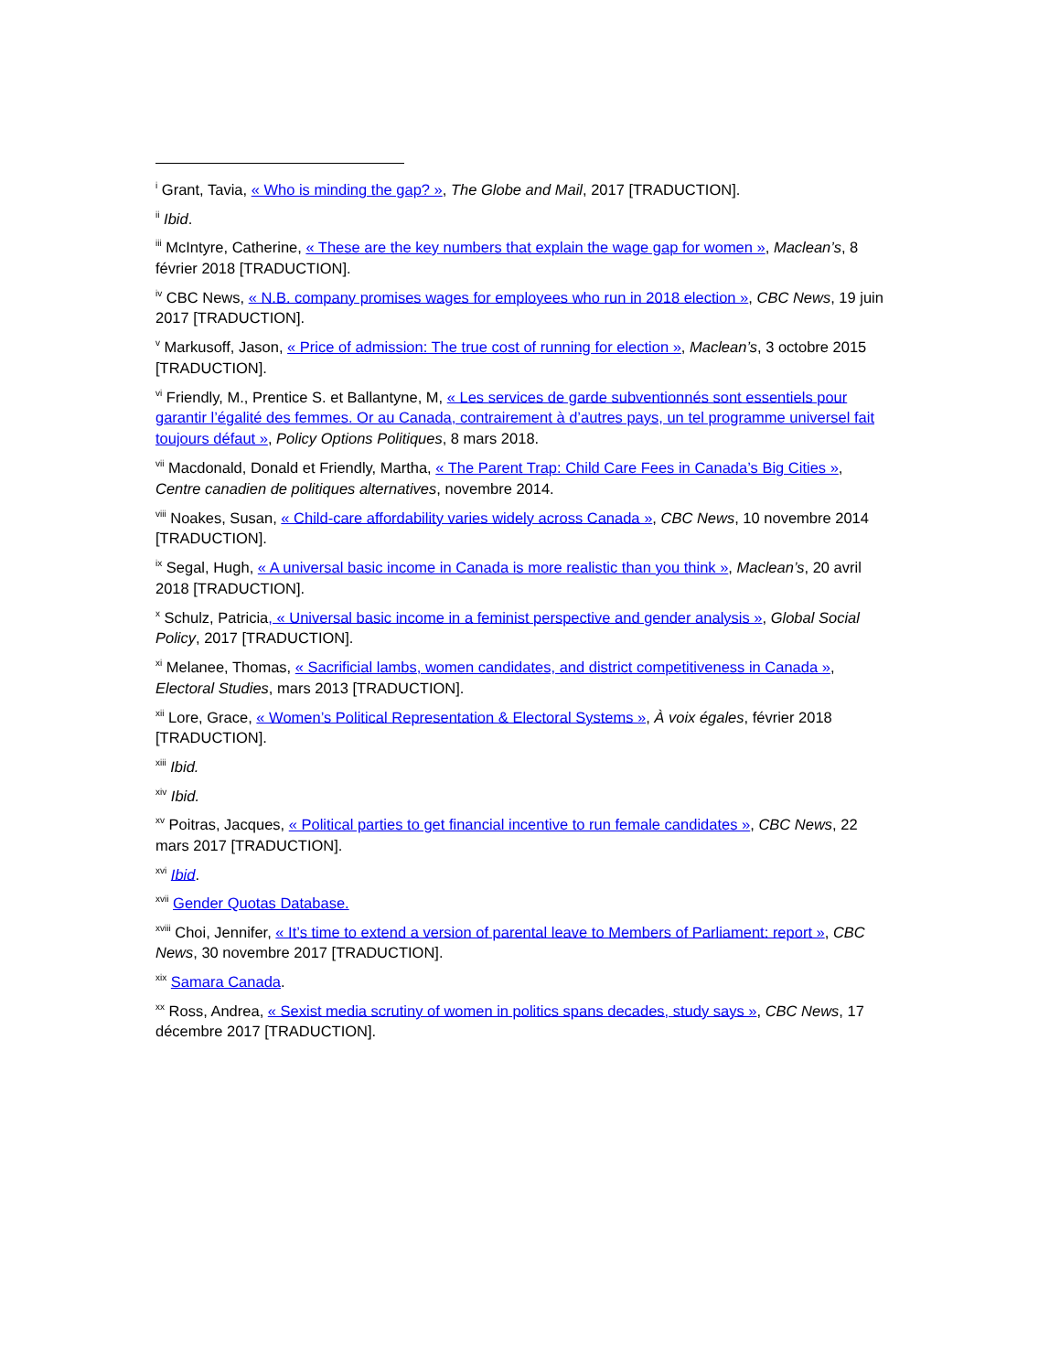<sup>i</sup> Grant, Tavia, « Who is minding the gap? », The Globe and Mail, 2017 [TRADUCTION].
<sup>ii</sup> Ibid.
<sup>iii</sup> McIntyre, Catherine, « These are the key numbers that explain the wage gap for women », Maclean’s, 8 février 2018 [TRADUCTION].
<sup>iv</sup> CBC News, « N.B. company promises wages for employees who run in 2018 election », CBC News, 19 juin 2017 [TRADUCTION].
<sup>v</sup> Markusoff, Jason, « Price of admission: The true cost of running for election », Maclean’s, 3 octobre 2015 [TRADUCTION].
<sup>vi</sup> Friendly, M., Prentice S. et Ballantyne, M, « Les services de garde subventionnés sont essentiels pour garantir l’égalité des femmes. Or au Canada, contrairement à d’autres pays, un tel programme universel fait toujours défaut », Policy Options Politiques, 8 mars 2018.
<sup>vii</sup> Macdonald, Donald et Friendly, Martha, « The Parent Trap: Child Care Fees in Canada’s Big Cities », Centre canadien de politiques alternatives, novembre 2014.
<sup>viii</sup> Noakes, Susan, « Child-care affordability varies widely across Canada », CBC News, 10 novembre 2014 [TRADUCTION].
<sup>ix</sup> Segal, Hugh, « A universal basic income in Canada is more realistic than you think », Maclean’s, 20 avril 2018 [TRADUCTION].
<sup>x</sup> Schulz, Patricia, « Universal basic income in a feminist perspective and gender analysis », Global Social Policy, 2017 [TRADUCTION].
<sup>xi</sup> Melanee, Thomas, « Sacrificial lambs, women candidates, and district competitiveness in Canada », Electoral Studies, mars 2013 [TRADUCTION].
<sup>xii</sup> Lore, Grace, « Women’s Political Representation & Electoral Systems », À voix égales, février 2018 [TRADUCTION].
<sup>xiii</sup> Ibid.
<sup>xiv</sup> Ibid.
<sup>xv</sup> Poitras, Jacques, « Political parties to get financial incentive to run female candidates », CBC News, 22 mars 2017 [TRADUCTION].
<sup>xvi</sup> Ibid.
<sup>xvii</sup> Gender Quotas Database.
<sup>xviii</sup> Choi, Jennifer, « It’s time to extend a version of parental leave to Members of Parliament: report », CBC News, 30 novembre 2017 [TRADUCTION].
<sup>xix</sup> Samara Canada.
<sup>xx</sup> Ross, Andrea, « Sexist media scrutiny of women in politics spans decades, study says », CBC News, 17 décembre 2017 [TRADUCTION].